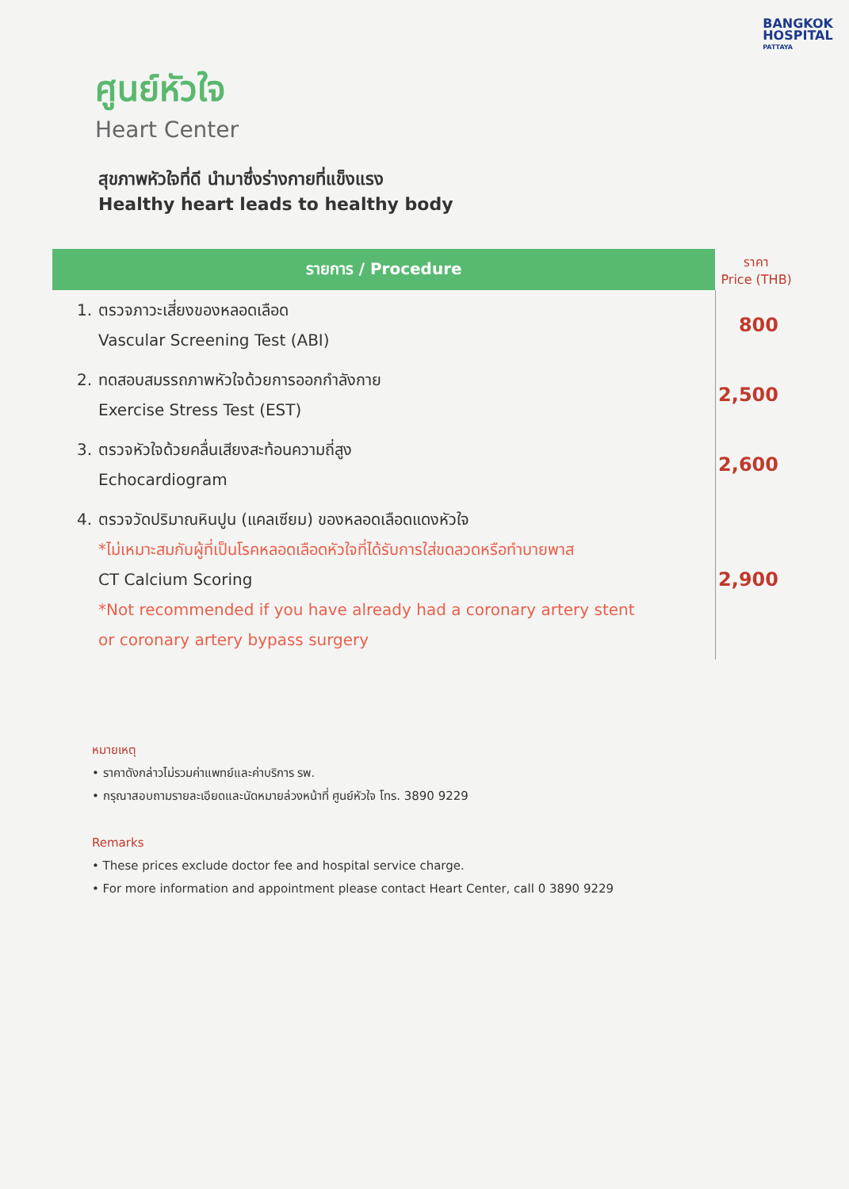BANGKOK
HOSPITAL
PATTAYA
ศูนย์หัวใจ
Heart Center
สุขภาพหัวใจที่ดี นำมาซึ่งร่างกายที่แข็งแรง
Healthy heart leads to healthy body
| รายการ / Procedure | | ราคา Price (THB) |
| --- | --- | --- |
| 1. | ตรวจภาวะเสี่ยงของหลอดเลือด Vascular Screening Test (ABI) | 800 |
| 2. | ทดสอบสมรรถภาพหัวใจด้วยการออกกำลังกาย Exercise Stress Test (EST) | 2,500 |
| 3. | ตรวจหัวใจด้วยคลื่นเสียงสะท้อนความถี่สูง Echocardiogram | 2,600 |
| 4. | ตรวจวัดปริมาณหินปูน (แคลเซียม) ของหลอดเลือดแดงหัวใจ *ไม่เหมาะสมกับผู้ที่เป็นโรคหลอดเลือดหัวใจที่ได้รับการใส่ขดลวดหรือทำบายพาส CT Calcium Scoring *Not recommended if you have already had a coronary artery stent or coronary artery bypass surgery | 2,900 |
หมายเหตุ
• ราคาดังกล่าวไม่รวมค่าแพทย์และค่าบริการ รพ.
• กรุณาสอบถามรายละเอียดและนัดหมายล่วงหน้าที่ ศูนย์หัวใจ โทร. 3890 9229
Remarks
• These prices exclude doctor fee and hospital service charge.
• For more information and appointment please contact Heart Center, call 0 3890 9229